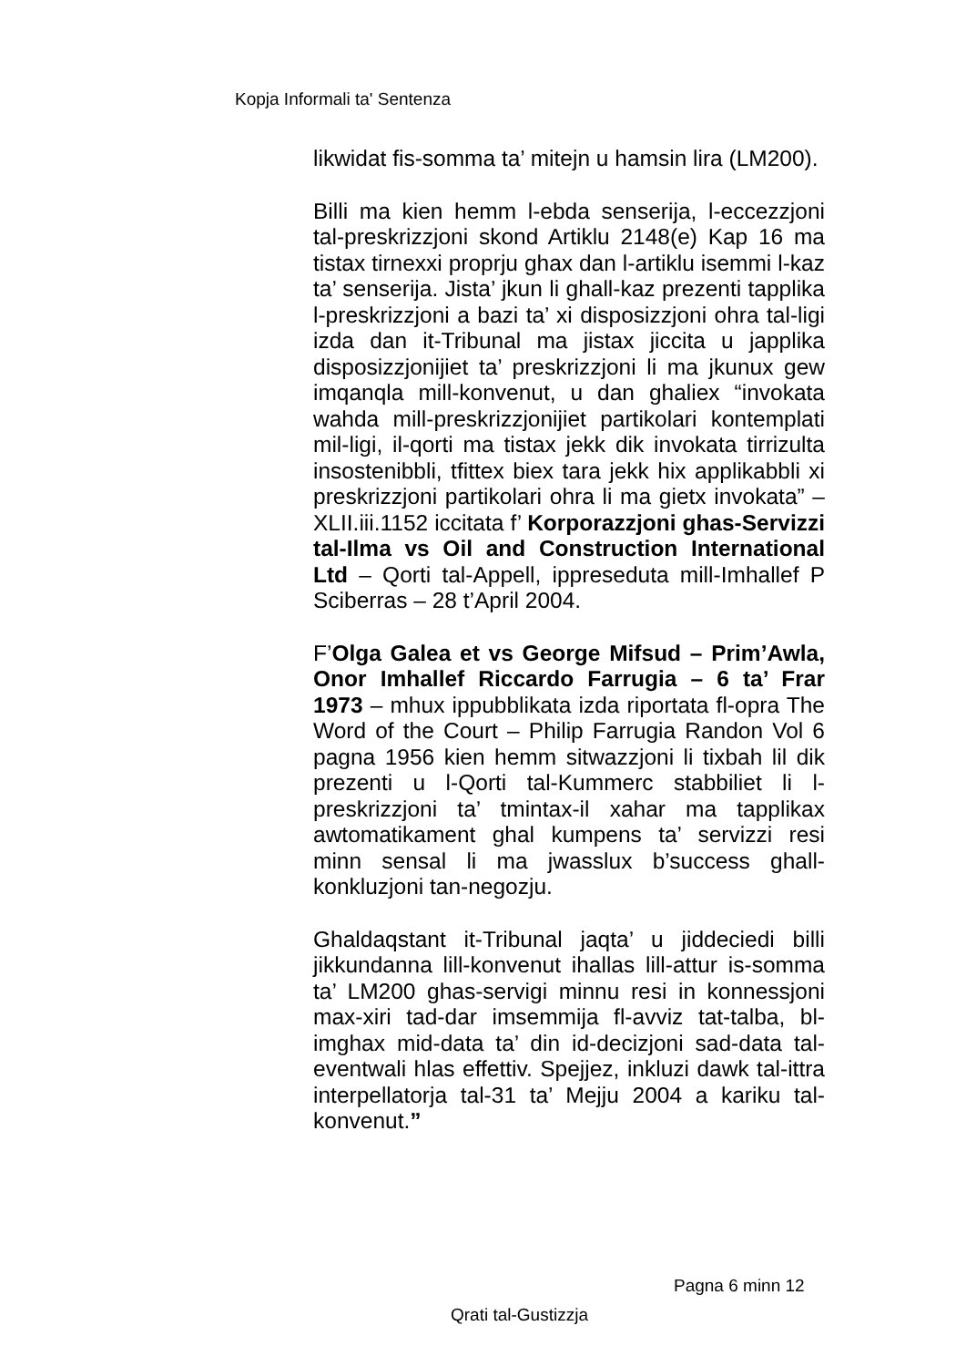Kopja Informali ta' Sentenza
likwidat fis-somma ta’ mitejn u hamsin lira (LM200).
Billi ma kien hemm l-ebda senserija, l-eccezzjoni tal-preskrizzjoni skond Artiklu 2148(e) Kap 16 ma tistax tirnexxi proprju ghax dan l-artiklu isemmi l-kaz ta’ senserija. Jista’ jkun li ghall-kaz prezenti tapplika l-preskrizzjoni a bazi ta’ xi disposizzjoni ohra tal-ligi izda dan it-Tribunal ma jistax jiccita u japplika disposizzjonijiet ta’ preskrizzjoni li ma jkunux gew imqanqla mill-konvenut, u dan ghaliex “invokata wahda mill-preskrizzjonijiet partikolari kontemplati mil-ligi, il-qorti ma tistax jekk dik invokata tirrizulta insostenibbli, tfittex biex tara jekk hix applikabbli xi preskrizzjoni partikolari ohra li ma gietx invokata” – XLII.iii.1152 iccitata f’ Korporazzjoni ghas-Servizzi tal-Ilma vs Oil and Construction International Ltd – Qorti tal-Appell, ippreseduta mill-Imhallef P Sciberras – 28 t’April 2004.
F’Olga Galea et vs George Mifsud – Prim’Awla, Onor Imhallef Riccardo Farrugia – 6 ta’ Frar 1973 – mhux ippubblikata izda riportata fl-opra The Word of the Court – Philip Farrugia Randon Vol 6 pagna 1956 kien hemm sitwazzjoni li tixbah lil dik prezenti u l-Qorti tal-Kummerc stabbiliet li l-preskrizzjoni ta’ tmintax-il xahar ma tapplikax awtomatikament ghal kumpens ta’ servizzi resi minn sensal li ma jwasslux b’success ghall-konkluzjoni tan-negozju.
Ghaldaqstant it-Tribunal jaqta’ u jiddeciedi billi jikkundanna lill-konvenut ihallas lill-attur is-somma ta’ LM200 ghas-servigi minnu resi in konnessjoni max-xiri tad-dar imsemmija fl-avviz tat-talba, bl-imghax mid-data ta’ din id-decizjoni sad-data tal-eventwali hlas effettiv. Spejjez, inkluzi dawk tal-ittra interpellatorja tal-31 ta’ Mejju 2004 a kariku tal-konvenut.”
Pagna 6 minn 12
Qrati tal-Gustizzja